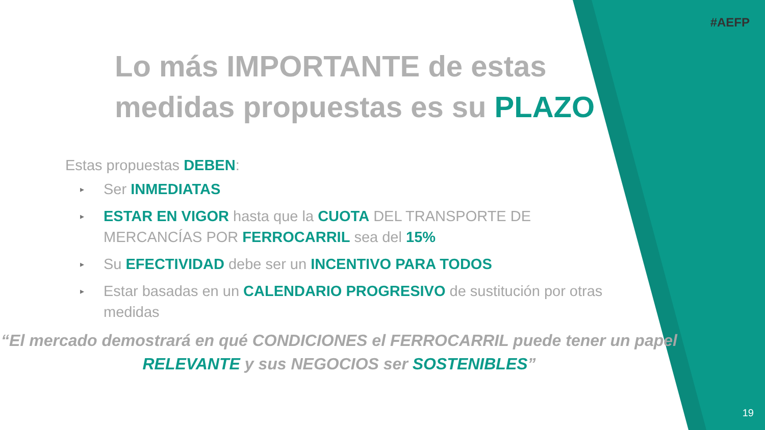#AEFP
Lo más IMPORTANTE de estas medidas propuestas es su PLAZO
Estas propuestas DEBEN:
▸ Ser INMEDIATAS
▸ ESTAR EN VIGOR hasta que la CUOTA DEL TRANSPORTE DE MERCANCÍAS POR FERROCARRIL sea del 15%
▸ Su EFECTIVIDAD debe ser un INCENTIVO PARA TODOS
▸ Estar basadas en un CALENDARIO PROGRESIVO de sustitución por otras medidas
“El mercado demostrará en qué CONDICIONES el FERROCARRIL puede tener un papel RELEVANTE y sus NEGOCIOS ser SOSTENIBLES”
19